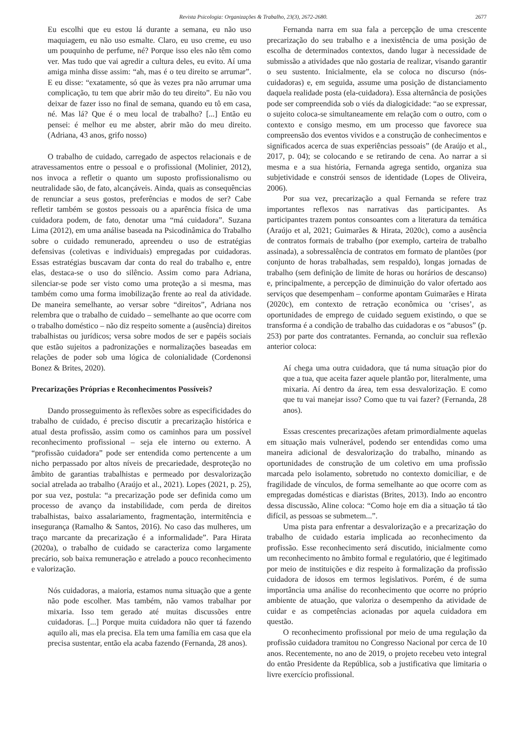Revista Psicologia: Organizações & Trabalho, 23(3), 2672-2680. 2677
Eu escolhi que eu estou lá durante a semana, eu não uso maquiagem, eu não uso esmalte. Claro, eu uso creme, eu uso um pouquinho de perfume, né? Porque isso eles não têm como ver. Mas tudo que vai agredir a cultura deles, eu evito. Aí uma amiga minha disse assim: “ah, mas é o teu direito se arrumar”. E eu disse: “exatamente, só que às vezes pra não arrumar uma complicação, tu tem que abrir mão do teu direito”. Eu não vou deixar de fazer isso no final de semana, quando eu tô em casa, né. Mas lá? Que é o meu local de trabalho? [...] Então eu pensei: é melhor eu me abster, abrir mão do meu direito. (Adriana, 43 anos, grifo nosso)
O trabalho de cuidado, carregado de aspectos relacionais e de atravessamentos entre o pessoal e o profissional (Molinier, 2012), nos invoca a refletir o quanto um suposto profissionalismo ou neutralidade são, de fato, alcançáveis. Ainda, quais as consequências de renunciar a seus gostos, preferências e modos de ser? Cabe refletir também se gostos pessoais ou a aparência física de uma cuidadora podem, de fato, denotar uma “má cuidadora”. Suzana Lima (2012), em uma análise baseada na Psicodinâmica do Trabalho sobre o cuidado remunerado, apreendeu o uso de estratégias defensivas (coletivas e individuais) empregadas por cuidadoras. Essas estratégias buscavam dar conta do real do trabalho e, entre elas, destaca-se o uso do silêncio. Assim como para Adriana, silenciar-se pode ser visto como uma proteção a si mesma, mas também como uma forma imobilização frente ao real da atividade. De maneira semelhante, ao versar sobre “direitos”, Adriana nos relembra que o trabalho de cuidado – semelhante ao que ocorre com o trabalho doméstico – não diz respeito somente a (ausência) direitos trabalhistas ou jurídicos; versa sobre modos de ser e papéis sociais que estão sujeitos a padronizações e normalizações baseadas em relações de poder sob uma lógica de colonialidade (Cordenonsi Bonez & Brites, 2020).
Precarizações Próprias e Reconhecimentos Possíveis?
Dando prosseguimento às reflexões sobre as especificidades do trabalho de cuidado, é preciso discutir a precarização histórica e atual desta profissão, assim como os caminhos para um possível reconhecimento profissional – seja ele interno ou externo. A “profissão cuidadora” pode ser entendida como pertencente a um nicho perpassado por altos níveis de precariedade, desproteção no âmbito de garantias trabalhistas e permeado por desvalorização social atrelada ao trabalho (Araújo et al., 2021). Lopes (2021, p. 25), por sua vez, postula: “a precarização pode ser definida como um processo de avanço da instabilidade, com perda de direitos trabalhistas, baixo assalariamento, fragmentação, intermitência e insegurança (Ramalho & Santos, 2016). No caso das mulheres, um traço marcante da precarização é a informalidade”. Para Hirata (2020a), o trabalho de cuidado se caracteriza como largamente precário, sob baixa remuneração e atrelado a pouco reconhecimento e valorização.
Nós cuidadoras, a maioria, estamos numa situação que a gente não pode escolher. Mas também, não vamos trabalhar por mixaria. Isso tem gerado até muitas discussões entre cuidadoras. [...] Porque muita cuidadora não quer tá fazendo aquilo ali, mas ela precisa. Ela tem uma família em casa que ela precisa sustentar, então ela acaba fazendo (Fernanda, 28 anos).
Fernanda narra em sua fala a percepção de uma crescente precarização do seu trabalho e a inexistência de uma posição de escolha de determinados contextos, dando lugar à necessidade de submissão a atividades que não gostaria de realizar, visando garantir o seu sustento. Inicialmente, ela se coloca no discurso (nós-cuidadoras) e, em seguida, assume uma posição de distanciamento daquela realidade posta (ela-cuidadora). Essa alternância de posições pode ser compreendida sob o viés da dialogicidade: “ao se expressar, o sujeito coloca-se simultaneamente em relação com o outro, com o contexto e consigo mesmo, em um processo que favorece sua compreensão dos eventos vividos e a construção de conhecimentos e significados acerca de suas experiências pessoais” (de Araújo et al., 2017, p. 04); se colocando e se retirando de cena. Ao narrar a si mesma e a sua história, Fernanda agrega sentido, organiza sua subjetividade e constrói sensos de identidade (Lopes de Oliveira, 2006).
Por sua vez, precarização a qual Fernanda se refere traz importantes reflexos nas narrativas das participantes. As participantes trazem pontos consoantes com a literatura da temática (Araújo et al, 2021; Guimarães & Hirata, 2020c), como a ausência de contratos formais de trabalho (por exemplo, carteira de trabalho assinada), a sobressalência de contratos em formato de plantões (por conjunto de horas trabalhadas, sem respaldo), longas jornadas de trabalho (sem definição de limite de horas ou horários de descanso) e, principalmente, a percepção de diminuição do valor ofertado aos serviços que desempenham – conforme apontam Guimarães e Hirata (2020c), em contexto de retração econômica ou ‘crises’, as oportunidades de emprego de cuidado seguem existindo, o que se transforma é a condição de trabalho das cuidadoras e os “abusos” (p. 253) por parte dos contratantes. Fernanda, ao concluir sua reflexão anterior coloca:
Aí chega uma outra cuidadora, que tá numa situação pior do que a tua, que aceita fazer aquele plantão por, literalmente, uma mixaria. Aí dentro da área, tem essa desvalorização. E como que tu vai manejar isso? Como que tu vai fazer? (Fernanda, 28 anos).
Essas crescentes precarizações afetam primordialmente aquelas em situação mais vulnerável, podendo ser entendidas como uma maneira adicional de desvalorização do trabalho, minando as oportunidades de construção de um coletivo em uma profissão marcada pelo isolamento, sobretudo no contexto domiciliar, e de fragilidade de vínculos, de forma semelhante ao que ocorre com as empregadas domésticas e diaristas (Brites, 2013). Indo ao encontro dessa discussão, Aline coloca: “Como hoje em dia a situação tá tão difícil, as pessoas se submetem...”.
Uma pista para enfrentar a desvalorização e a precarização do trabalho de cuidado estaria implicada ao reconhecimento da profissão. Esse reconhecimento será discutido, inicialmente como um reconhecimento no âmbito formal e regulatório, que é legitimado por meio de instituições e diz respeito à formalização da profissão cuidadora de idosos em termos legislativos. Porém, é de suma importância uma análise do reconhecimento que ocorre no próprio ambiente de atuação, que valoriza o desempenho da atividade de cuidar e as competências acionadas por aquela cuidadora em questão.
O reconhecimento profissional por meio de uma regulação da profissão cuidadora tramitou no Congresso Nacional por cerca de 10 anos. Recentemente, no ano de 2019, o projeto recebeu veto integral do então Presidente da República, sob a justificativa que limitaria o livre exercício profissional.